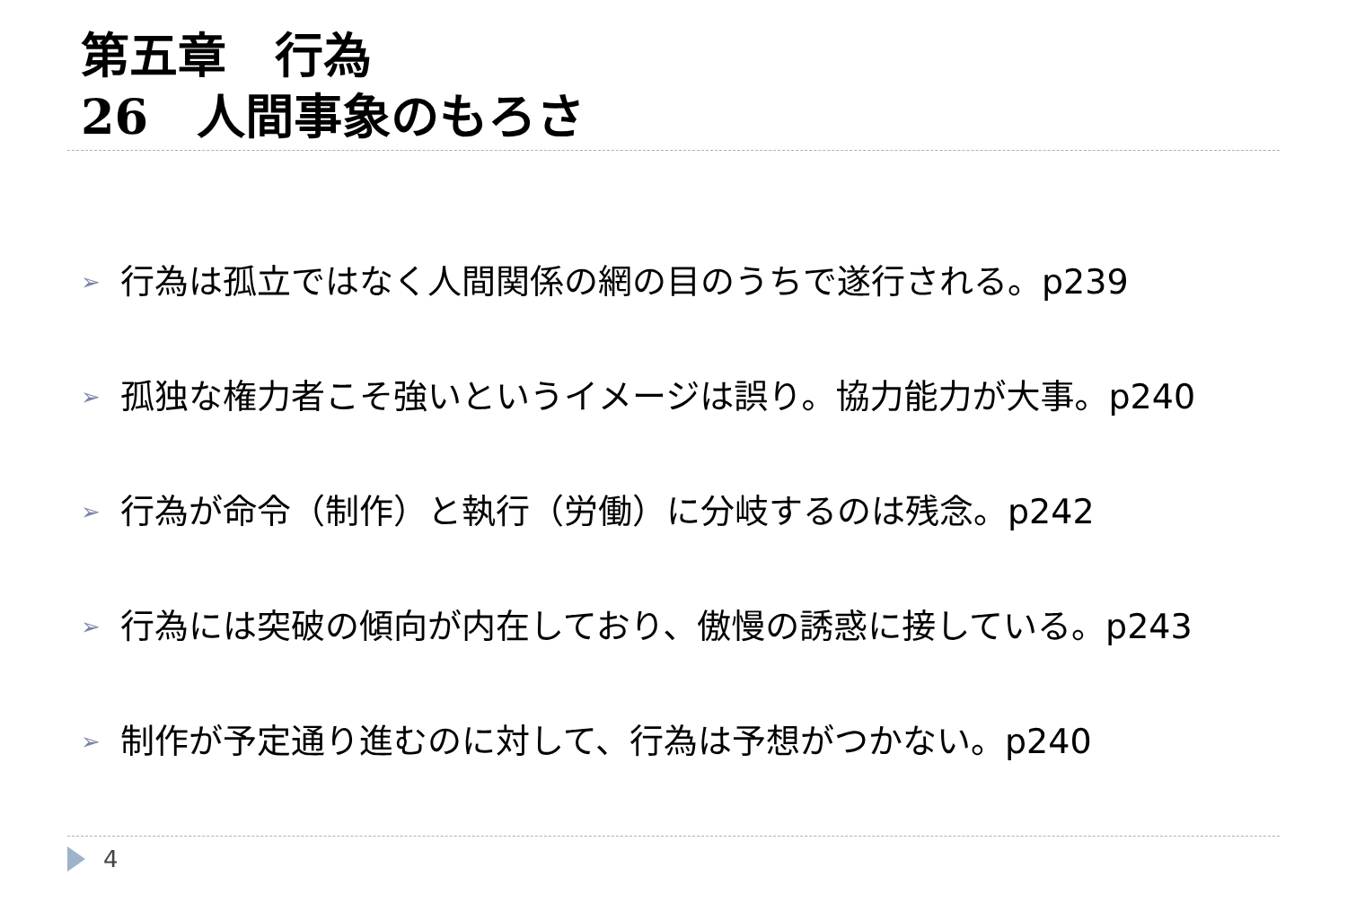第五章　行為
26　人間事象のもろさ
➢ 行為は孤立ではなく人間関係の網の目のうちで遂行される。p239
➢ 孤独な権力者こそ強いというイメージは誤り。協力能力が大事。p240
➢ 行為が命令（制作）と執行（労働）に分岐するのは残念。p242
➢ 行為には突破の傾向が内在しており、傲慢の誘惑に接している。p243
➢ 制作が予定通り進むのに対して、行為は予想がつかない。p240
4